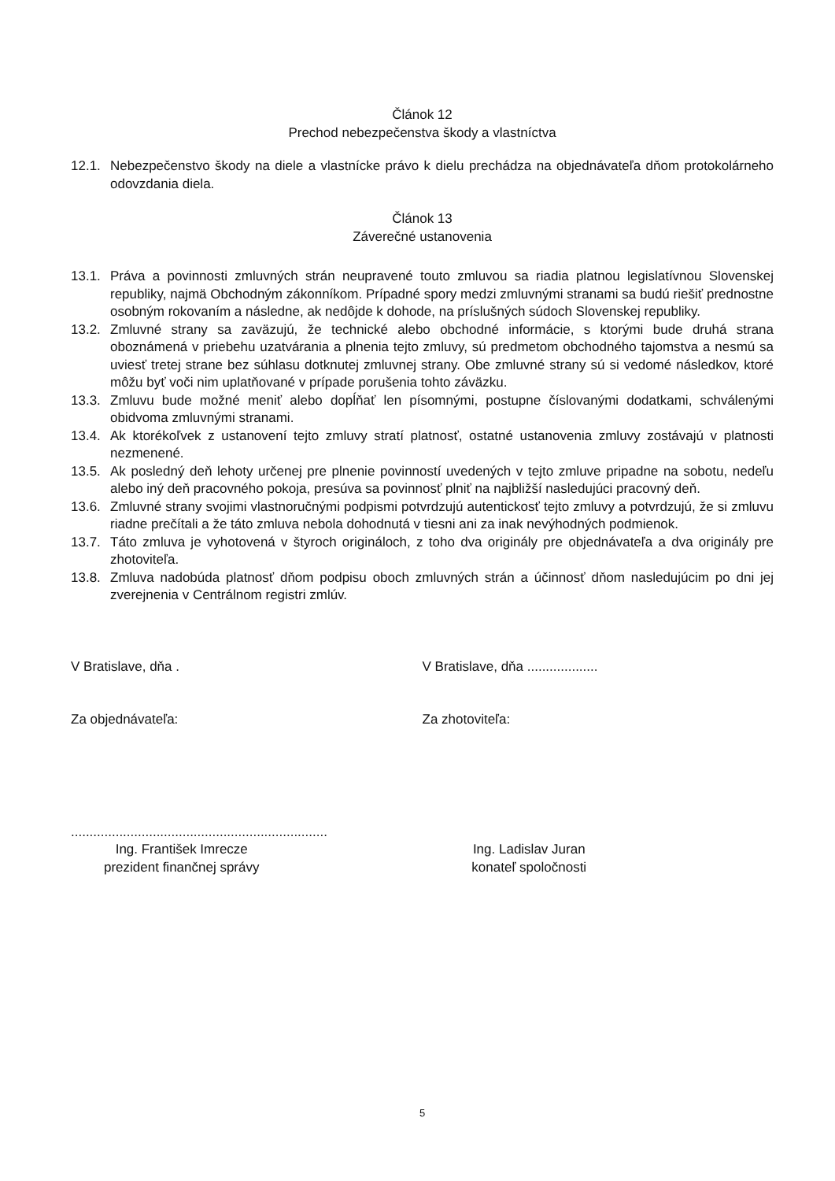Článok 12
Prechod nebezpečenstva škody a vlastníctva
12.1. Nebezpečenstvo škody na diele a vlastnícke právo k dielu prechádza na objednávateľa dňom protokolárneho odovzdania diela.
Článok 13
Záverečné ustanovenia
13.1. Práva a povinnosti zmluvných strán neupravené touto zmluvou sa riadia platnou legislatívnou Slovenskej republiky, najmä Obchodným zákonníkom. Prípadné spory medzi zmluvnými stranami sa budú riešiť prednostne osobným rokovaním a následne, ak nedôjde k dohode, na príslušných súdoch Slovenskej republiky.
13.2. Zmluvné strany sa zaväzujú, že technické alebo obchodné informácie, s ktorými bude druhá strana oboznámená v priebehu uzatvárania a plnenia tejto zmluvy, sú predmetom obchodného tajomstva a nesmú sa uviesť tretej strane bez súhlasu dotknutej zmluvnej strany. Obe zmluvné strany sú si vedomé následkov, ktoré môžu byť voči nim uplatňované v prípade porušenia tohto záväzku.
13.3. Zmluvu bude možné meniť alebo dopĺňať len písomnými, postupne číslovanými dodatkami, schválenými obidvoma zmluvnými stranami.
13.4. Ak ktorékoľvek z ustanovení tejto zmluvy stratí platnosť, ostatné ustanovenia zmluvy zostávajú v platnosti nezmenené.
13.5. Ak posledný deň lehoty určenej pre plnenie povinností uvedených v tejto zmluve pripadne na sobotu, nedeľu alebo iný deň pracovného pokoja, presúva sa povinnosť plniť na najbližší nasledujúci pracovný deň.
13.6. Zmluvné strany svojimi vlastnoručnými podpismi potvrdzujú autentickosť tejto zmluvy a potvrdzujú, že si zmluvu riadne prečítali a že táto zmluva nebola dohodnutá v tiesni ani za inak nevýhodných podmienok.
13.7. Táto zmluva je vyhotovená v štyroch origináloch, z toho dva originály pre objednávateľa a dva originály pre zhotoviteľa.
13.8. Zmluva nadobúda platnosť dňom podpisu oboch zmluvných strán a účinnosť dňom nasledujúcim po dni jej zverejnenia v Centrálnom registri zmlúv.
V Bratislave, dňa . V Bratislave, dňa ...................
Za objednávateľa: Za zhotoviteľa:
.....................................................................
Ing. František Imrecze
prezident finančnej správy
Ing. Ladislav Juran
konateľ spoločnosti
5